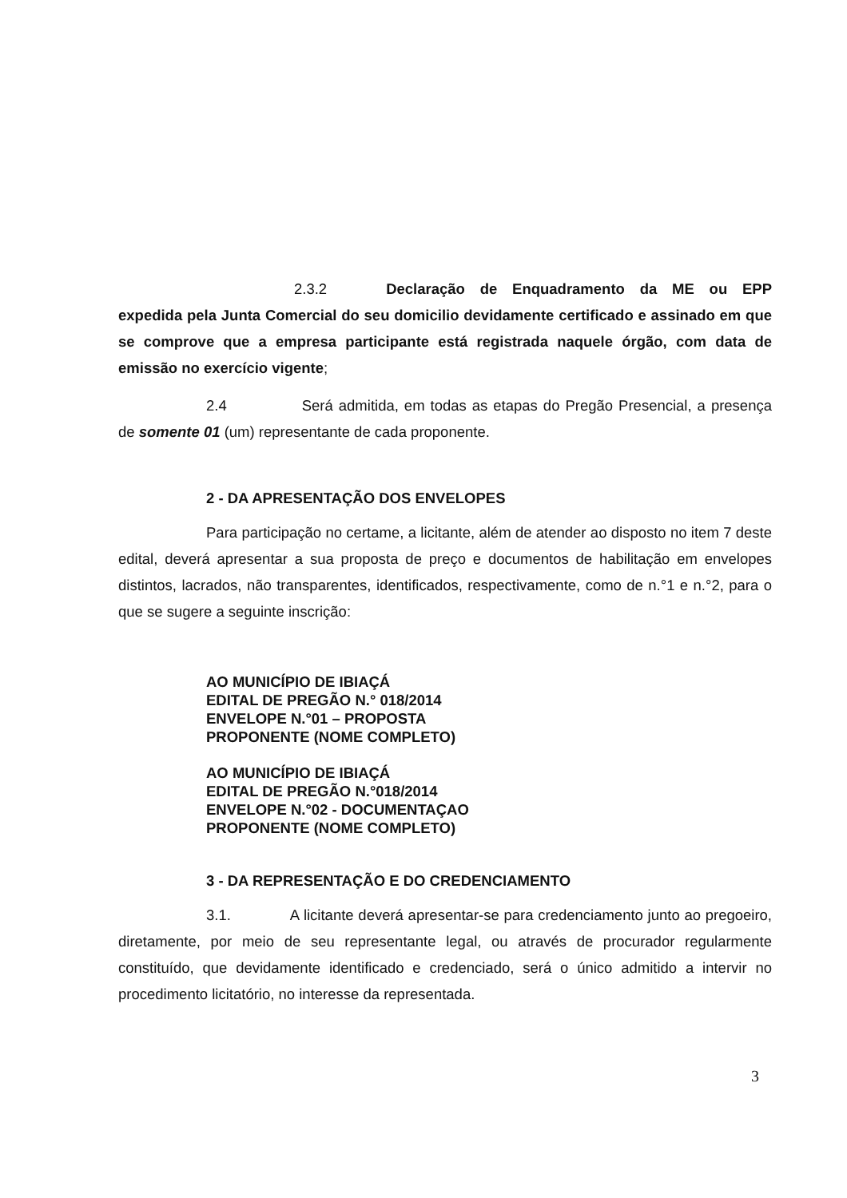2.3.2 Declaração de Enquadramento da ME ou EPP expedida pela Junta Comercial do seu domicilio devidamente certificado e assinado em que se comprove que a empresa participante está registrada naquele órgão, com data de emissão no exercício vigente;
2.4 Será admitida, em todas as etapas do Pregão Presencial, a presença de somente 01 (um) representante de cada proponente.
2 - DA APRESENTAÇÃO DOS ENVELOPES
Para participação no certame, a licitante, além de atender ao disposto no item 7 deste edital, deverá apresentar a sua proposta de preço e documentos de habilitação em envelopes distintos, lacrados, não transparentes, identificados, respectivamente, como de n.°1 e n.°2, para o que se sugere a seguinte inscrição:
AO MUNICÍPIO DE IBIAÇÁ
EDITAL DE PREGÃO N.° 018/2014
ENVELOPE N.°01 – PROPOSTA
PROPONENTE (NOME COMPLETO)
AO MUNICÍPIO DE IBIAÇÁ
EDITAL DE PREGÃO N.°018/2014
ENVELOPE N.°02 - DOCUMENTAÇAO
PROPONENTE (NOME COMPLETO)
3 - DA REPRESENTAÇÃO E DO CREDENCIAMENTO
3.1. A licitante deverá apresentar-se para credenciamento junto ao pregoeiro, diretamente, por meio de seu representante legal, ou através de procurador regularmente constituído, que devidamente identificado e credenciado, será o único admitido a intervir no procedimento licitatório, no interesse da representada.
3